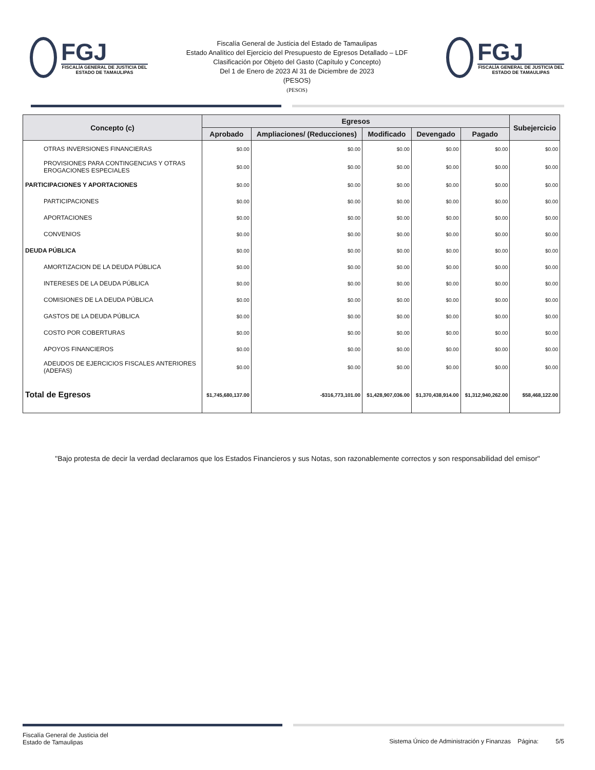FGJ
FISCALÍA GENERAL DE JUSTICIA DEL ESTADO DE TAMAULIPAS
Fiscalía General de Justicia del Estado de Tamaulipas
Estado Analítico del Ejercicio del Presupuesto de Egresos Detallado – LDF
Clasificación por Objeto del Gasto (Capítulo y Concepto)
Del 1 de Enero de 2023 Al 31 de Diciembre de 2023
(PESOS)
(PESOS)
FGJ
FISCALÍA GENERAL DE JUSTICIA DEL ESTADO DE TAMAULIPAS
| Concepto (c) | Egresos | | | | | Subejercicio |
| --- | --- | --- | --- | --- | --- | --- |
| | Aprobado | Ampliaciones/ (Reducciones) | Modificado | Devengado | Pagado | |
| OTRAS INVERSIONES FINANCIERAS | $0.00 | $0.00 | $0.00 | $0.00 | $0.00 | $0.00 |
| PROVISIONES PARA CONTINGENCIAS Y OTRAS EROGACIONES ESPECIALES | $0.00 | $0.00 | $0.00 | $0.00 | $0.00 | $0.00 |
| PARTICIPACIONES Y APORTACIONES | $0.00 | $0.00 | $0.00 | $0.00 | $0.00 | $0.00 |
| PARTICIPACIONES | $0.00 | $0.00 | $0.00 | $0.00 | $0.00 | $0.00 |
| APORTACIONES | $0.00 | $0.00 | $0.00 | $0.00 | $0.00 | $0.00 |
| CONVENIOS | $0.00 | $0.00 | $0.00 | $0.00 | $0.00 | $0.00 |
| DEUDA PÚBLICA | $0.00 | $0.00 | $0.00 | $0.00 | $0.00 | $0.00 |
| AMORTIZACION DE LA DEUDA PÚBLICA | $0.00 | $0.00 | $0.00 | $0.00 | $0.00 | $0.00 |
| INTERESES DE LA DEUDA PÚBLICA | $0.00 | $0.00 | $0.00 | $0.00 | $0.00 | $0.00 |
| COMISIONES DE LA DEUDA PÚBLICA | $0.00 | $0.00 | $0.00 | $0.00 | $0.00 | $0.00 |
| GASTOS DE LA DEUDA PÚBLICA | $0.00 | $0.00 | $0.00 | $0.00 | $0.00 | $0.00 |
| COSTO POR COBERTURAS | $0.00 | $0.00 | $0.00 | $0.00 | $0.00 | $0.00 |
| APOYOS FINANCIEROS | $0.00 | $0.00 | $0.00 | $0.00 | $0.00 | $0.00 |
| ADEUDOS DE EJERCICIOS FISCALES ANTERIORES (ADEFAS) | $0.00 | $0.00 | $0.00 | $0.00 | $0.00 | $0.00 |
| Total de Egresos | $1,745,680,137.00 | -$316,773,101.00 | $1,428,907,036.00 | $1,370,438,914.00 | $1,312,940,262.00 | $58,468,122.00 |
"Bajo protesta de decir la verdad declaramos que los Estados Financieros y sus Notas, son razonablemente correctos y son responsabilidad del emisor"
Fiscalía General de Justicia del
Estado de Tamaulipas
Sistema Único de Administración y Finanzas Página: 5/5